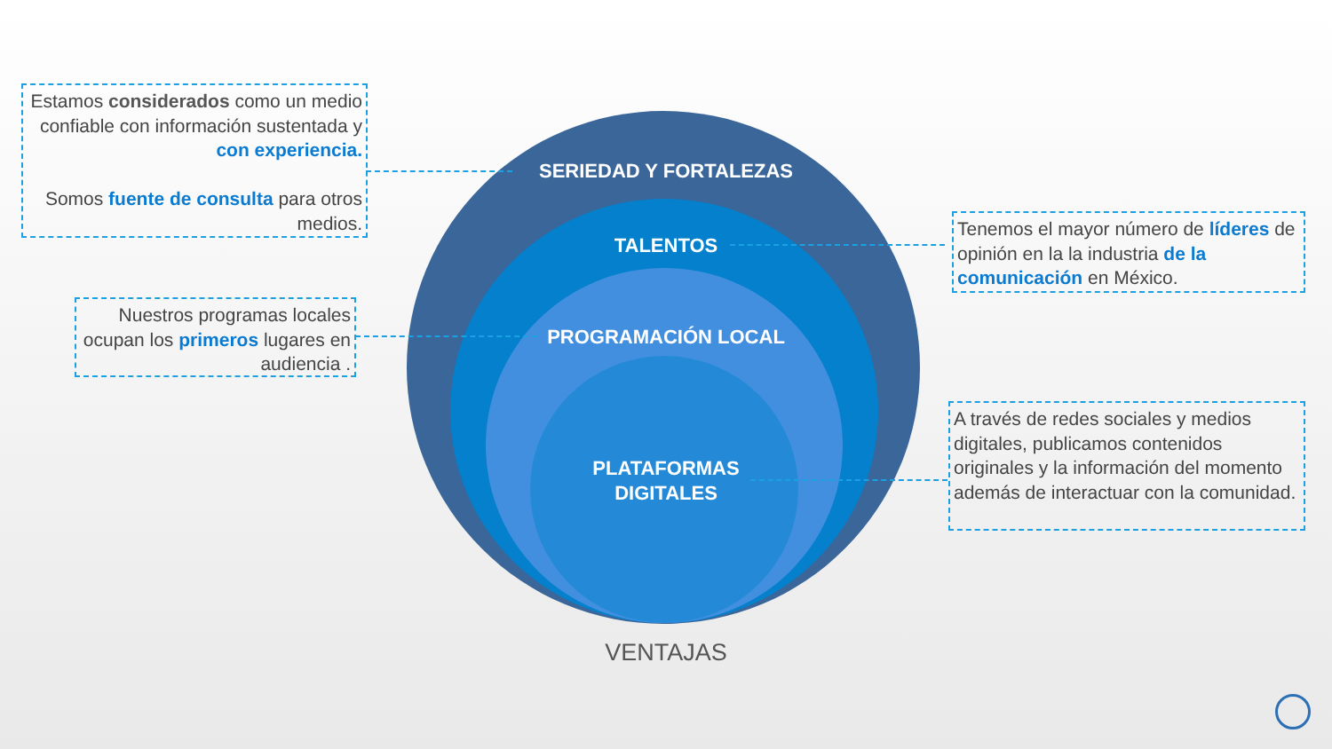SERIEDAD Y FORTALEZAS
TALENTOS
PROGRAMACIÓN LOCAL
PLATAFORMAS
DIGITALES
Estamos considerados como un medio confiable con información sustentada y con experiencia.
Somos fuente de consulta para otros medios.
Nuestros programas locales ocupan los primeros lugares en audiencia .
Tenemos el mayor número de líderes de opinión en la la industria de la comunicación en México.
A través de redes sociales y medios digitales, publicamos contenidos originales y la información del momento además de interactuar con la comunidad.
VENTAJAS